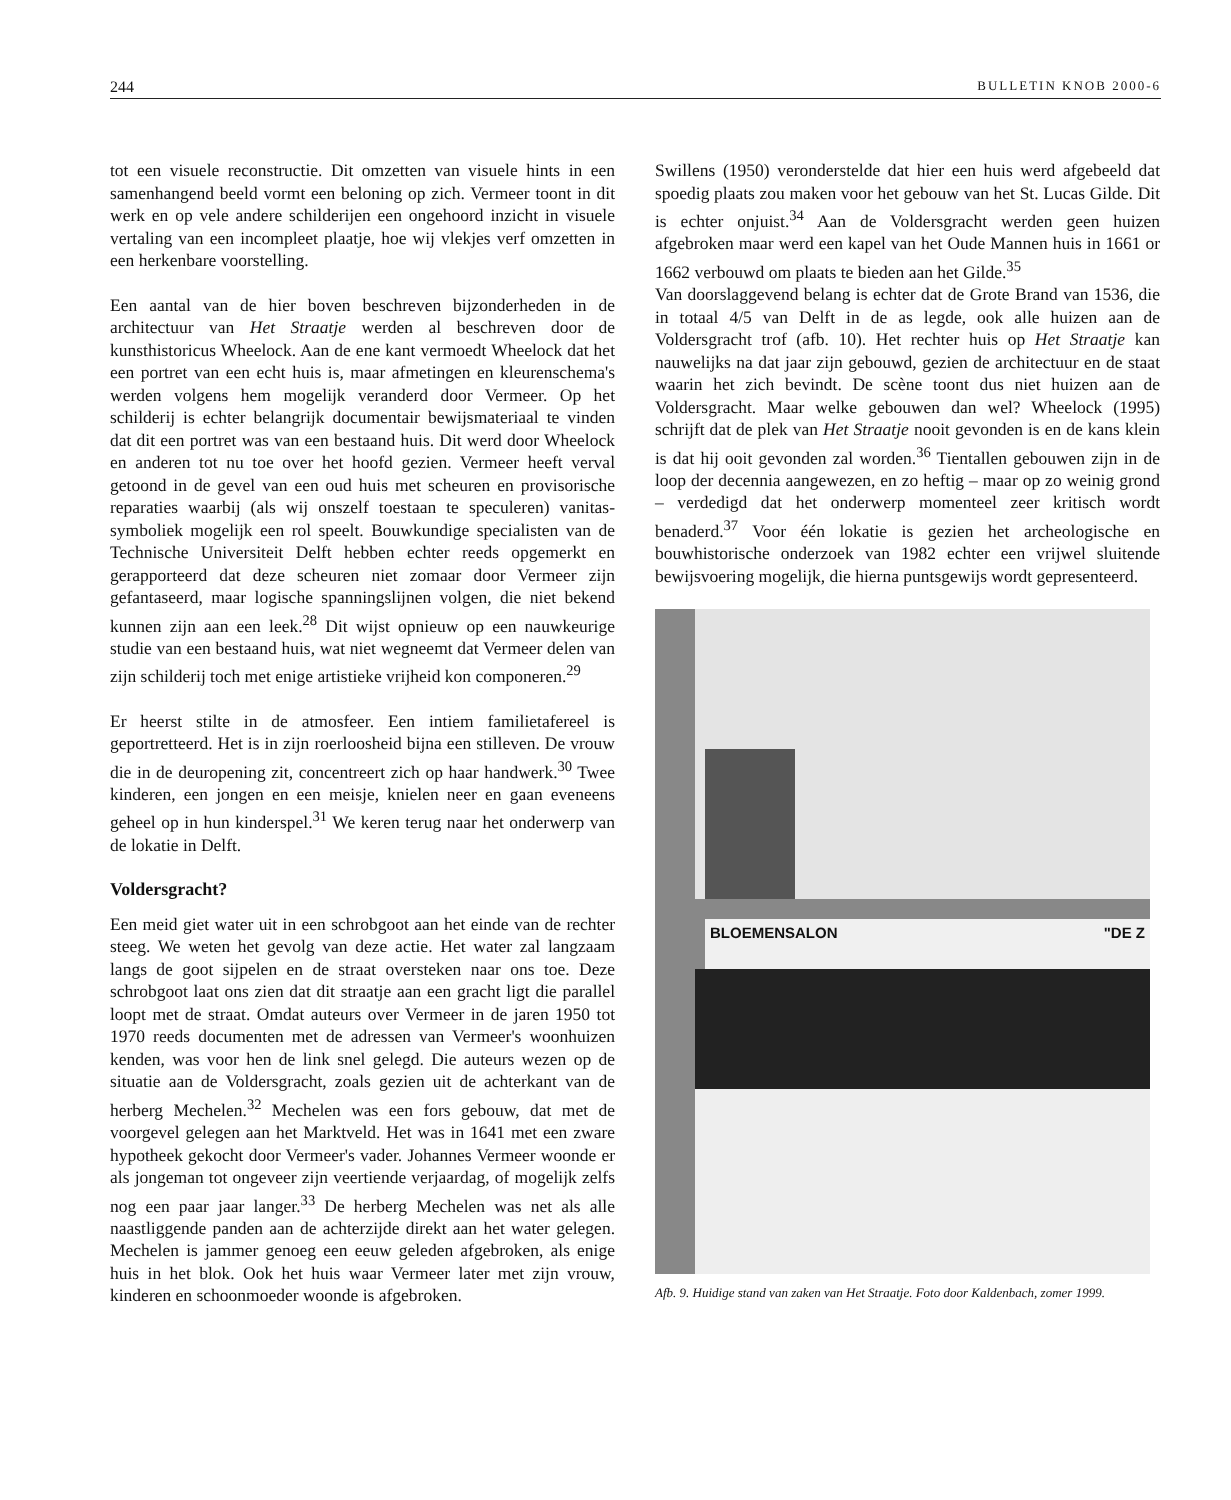244 BULLETIN KNOB 2000-6
tot een visuele reconstructie. Dit omzetten van visuele hints in een samenhangend beeld vormt een beloning op zich. Vermeer toont in dit werk en op vele andere schilderijen een ongehoord inzicht in visuele vertaling van een incompleet plaatje, hoe wij vlekjes verf omzetten in een herkenbare voorstelling.
Een aantal van de hier boven beschreven bijzonderheden in de architectuur van Het Straatje werden al beschreven door de kunsthistoricus Wheelock. Aan de ene kant vermoedt Wheelock dat het een portret van een echt huis is, maar afmetingen en kleurenschema's werden volgens hem mogelijk veranderd door Vermeer. Op het schilderij is echter belangrijk documentair bewijsmateriaal te vinden dat dit een portret was van een bestaand huis. Dit werd door Wheelock en anderen tot nu toe over het hoofd gezien. Vermeer heeft verval getoond in de gevel van een oud huis met scheuren en provisorische reparaties waarbij (als wij onszelf toestaan te speculeren) vanitas-symboliek mogelijk een rol speelt. Bouwkundige specialisten van de Technische Universiteit Delft hebben echter reeds opgemerkt en gerapporteerd dat deze scheuren niet zomaar door Vermeer zijn gefantaseerd, maar logische spanningslijnen volgen, die niet bekend kunnen zijn aan een leek.<sup>28</sup> Dit wijst opnieuw op een nauwkeurige studie van een bestaand huis, wat niet wegneemt dat Vermeer delen van zijn schilderij toch met enige artistieke vrijheid kon componeren.<sup>29</sup>
Er heerst stilte in de atmosfeer. Een intiem familietafereel is geportretteerd. Het is in zijn roerloosheid bijna een stilleven. De vrouw die in de deuropening zit, concentreert zich op haar handwerk.<sup>30</sup> Twee kinderen, een jongen en een meisje, knielen neer en gaan eveneens geheel op in hun kinderspel.<sup>31</sup> We keren terug naar het onderwerp van de lokatie in Delft.
Voldersgracht?
Een meid giet water uit in een schrobgoot aan het einde van de rechter steeg. We weten het gevolg van deze actie. Het water zal langzaam langs de goot sijpelen en de straat oversteken naar ons toe. Deze schrobgoot laat ons zien dat dit straatje aan een gracht ligt die parallel loopt met de straat. Omdat auteurs over Vermeer in de jaren 1950 tot 1970 reeds documenten met de adressen van Vermeer's woonhuizen kenden, was voor hen de link snel gelegd. Die auteurs wezen op de situatie aan de Voldersgracht, zoals gezien uit de achterkant van de herberg Mechelen.<sup>32</sup> Mechelen was een fors gebouw, dat met de voorgevel gelegen aan het Marktveld. Het was in 1641 met een zware hypotheek gekocht door Vermeer's vader. Johannes Vermeer woonde er als jongeman tot ongeveer zijn veertiende verjaardag, of mogelijk zelfs nog een paar jaar langer.<sup>33</sup> De herberg Mechelen was net als alle naastliggende panden aan de achterzijde direkt aan het water gelegen. Mechelen is jammer genoeg een eeuw geleden afgebroken, als enige huis in het blok. Ook het huis waar Vermeer later met zijn vrouw, kinderen en schoonmoeder woonde is afgebroken.
Swillens (1950) veronderstelde dat hier een huis werd afgebeeld dat spoedig plaats zou maken voor het gebouw van het St. Lucas Gilde. Dit is echter onjuist.<sup>34</sup> Aan de Voldersgracht werden geen huizen afgebroken maar werd een kapel van het Oude Mannen huis in 1661 or 1662 verbouwd om plaats te bieden aan het Gilde.<sup>35</sup>
Van doorslaggevend belang is echter dat de Grote Brand van 1536, die in totaal 4/5 van Delft in de as legde, ook alle huizen aan de Voldersgracht trof (afb. 10). Het rechter huis op Het Straatje kan nauwelijks na dat jaar zijn gebouwd, gezien de architectuur en de staat waarin het zich bevindt. De scène toont dus niet huizen aan de Voldersgracht. Maar welke gebouwen dan wel? Wheelock (1995) schrijft dat de plek van Het Straatje nooit gevonden is en de kans klein is dat hij ooit gevonden zal worden.<sup>36</sup> Tientallen gebouwen zijn in de loop der decennia aangewezen, en zo heftig – maar op zo weinig grond – verdedigd dat het onderwerp momenteel zeer kritisch wordt benaderd.<sup>37</sup> Voor één lokatie is gezien het archeologische en bouwhistorische onderzoek van 1982 echter een vrijwel sluitende bewijsvoering mogelijk, die hierna puntsgewijs wordt gepresenteerd.
BLOEMENSALON "DE Z
Afb. 9. Huidige stand van zaken van Het Straatje. Foto door Kaldenbach, zomer 1999.